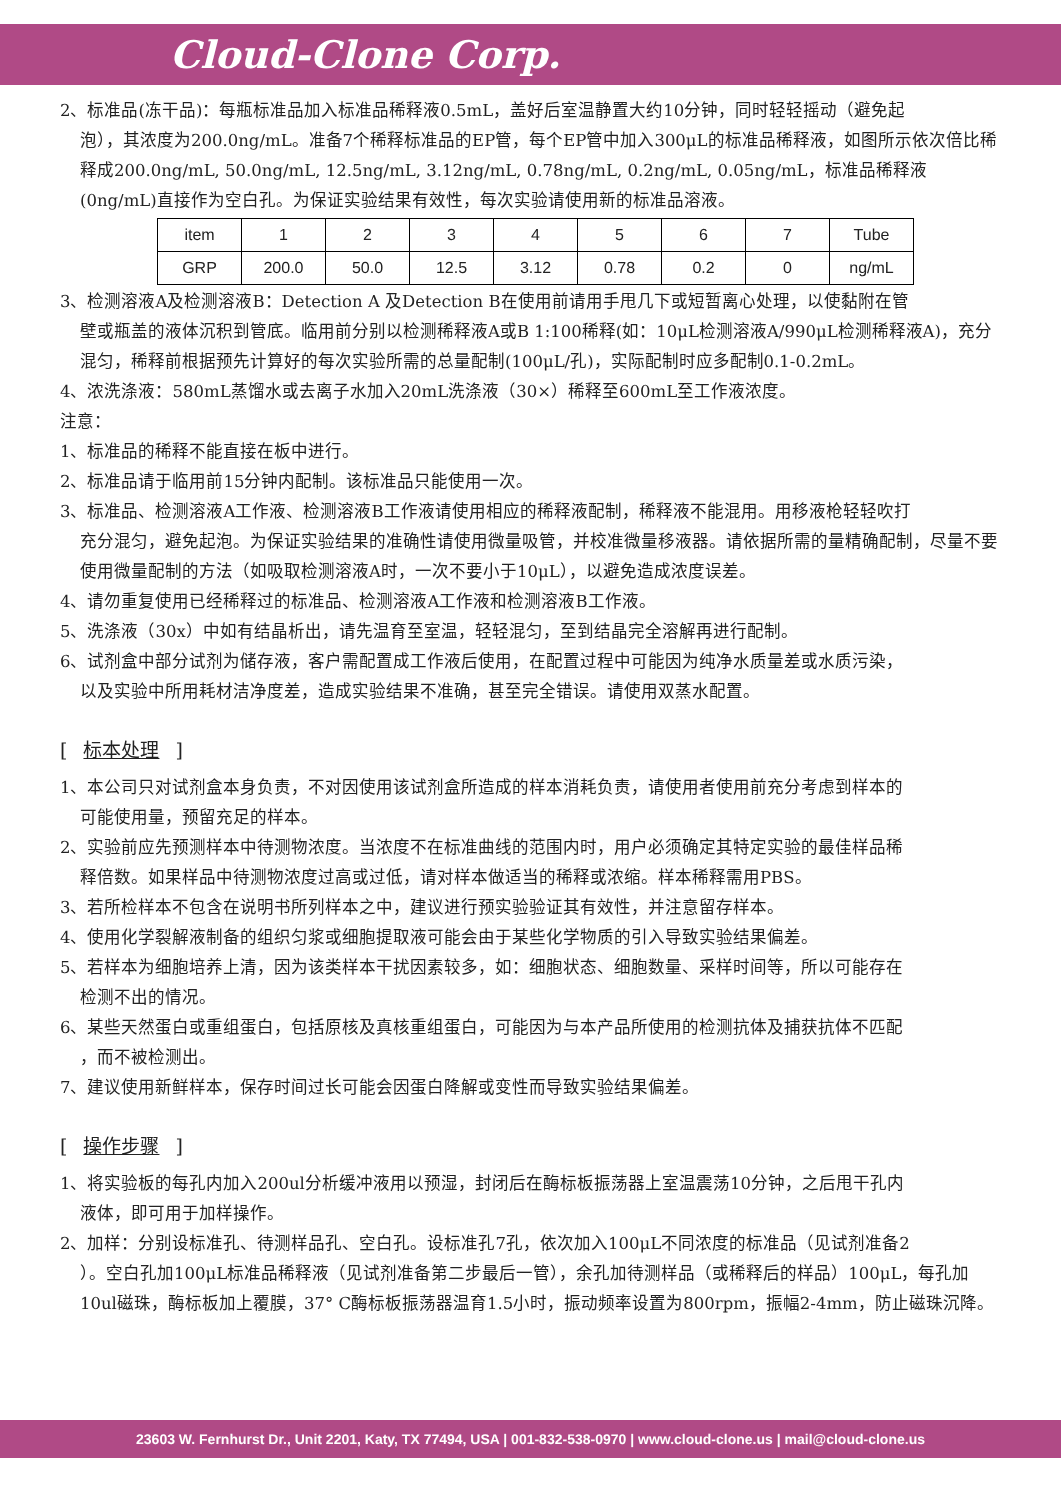Cloud-Clone Corp.
2、标准品(冻干品)：每瓶标准品加入标准品稀释液0.5mL，盖好后室温静置大约10分钟，同时轻轻摇动（避免起
泡），其浓度为200.0ng/mL。准备7个稀释标准品的EP管，每个EP管中加入300μL的标准品稀释液，如图所示依次倍比稀释成200.0ng/mL, 50.0ng/mL, 12.5ng/mL, 3.12ng/mL, 0.78ng/mL, 0.2ng/mL, 0.05ng/mL，标准品稀释液(0ng/mL)直接作为空白孔。为保证实验结果有效性，每次实验请使用新的标准品溶液。
| item | 1 | 2 | 3 | 4 | 5 | 6 | 7 | Tube |
| GRP | 200.0 | 50.0 | 12.5 | 3.12 | 0.78 | 0.2 | 0 | ng/mL |
3、检测溶液A及检测溶液B：Detection A 及Detection B在使用前请用手甩几下或短暂离心处理，以使黏附在管
壁或瓶盖的液体沉积到管底。临用前分别以检测稀释液A或B 1:100稀释(如：10μL检测溶液A/990μL检测稀释液A)，充分混匀，稀释前根据预先计算好的每次实验所需的总量配制(100μL/孔)，实际配制时应多配制0.1-0.2mL。
4、浓洗涤液：580mL蒸馏水或去离子水加入20mL洗涤液（30×）稀释至600mL至工作液浓度。
注意：
1、标准品的稀释不能直接在板中进行。
2、标准品请于临用前15分钟内配制。该标准品只能使用一次。
3、标准品、检测溶液A工作液、检测溶液B工作液请使用相应的稀释液配制，稀释液不能混用。用移液枪轻轻吹打
充分混匀，避免起泡。为保证实验结果的准确性请使用微量吸管，并校准微量移液器。请依据所需的量精确配制，尽量不要使用微量配制的方法（如吸取检测溶液A时，一次不要小于10μL），以避免造成浓度误差。
4、请勿重复使用已经稀释过的标准品、检测溶液A工作液和检测溶液B工作液。
5、洗涤液（30x）中如有结晶析出，请先温育至室温，轻轻混匀，至到结晶完全溶解再进行配制。
6、试剂盒中部分试剂为储存液，客户需配置成工作液后使用，在配置过程中可能因为纯净水质量差或水质污染，
以及实验中所用耗材洁净度差，造成实验结果不准确，甚至完全错误。请使用双蒸水配置。
[ 标本处理 ]
1、本公司只对试剂盒本身负责，不对因使用该试剂盒所造成的样本消耗负责，请使用者使用前充分考虑到样本的
可能使用量，预留充足的样本。
2、实验前应先预测样本中待测物浓度。当浓度不在标准曲线的范围内时，用户必须确定其特定实验的最佳样品稀
释倍数。如果样品中待测物浓度过高或过低，请对样本做适当的稀释或浓缩。样本稀释需用PBS。
3、若所检样本不包含在说明书所列样本之中，建议进行预实验验证其有效性，并注意留存样本。
4、使用化学裂解液制备的组织匀浆或细胞提取液可能会由于某些化学物质的引入导致实验结果偏差。
5、若样本为细胞培养上清，因为该类样本干扰因素较多，如：细胞状态、细胞数量、采样时间等，所以可能存在
检测不出的情况。
6、某些天然蛋白或重组蛋白，包括原核及真核重组蛋白，可能因为与本产品所使用的检测抗体及捕获抗体不匹配
，而不被检测出。
7、建议使用新鲜样本，保存时间过长可能会因蛋白降解或变性而导致实验结果偏差。
[ 操作步骤 ]
1、将实验板的每孔内加入200ul分析缓冲液用以预湿，封闭后在酶标板振荡器上室温震荡10分钟，之后甩干孔内
液体，即可用于加样操作。
2、加样：分别设标准孔、待测样品孔、空白孔。设标准孔7孔，依次加入100μL不同浓度的标准品（见试剂准备2
）。空白孔加100μL标准品稀释液（见试剂准备第二步最后一管），余孔加待测样品（或稀释后的样品）100μL，每孔加10ul磁珠，酶标板加上覆膜，37° C酶标板振荡器温育1.5小时，振动频率设置为800rpm，振幅2-4mm，防止磁珠沉降。
23603 W. Fernhurst Dr., Unit 2201, Katy, TX 77494, USA | 001-832-538-0970 | www.cloud-clone.us | mail@cloud-clone.us